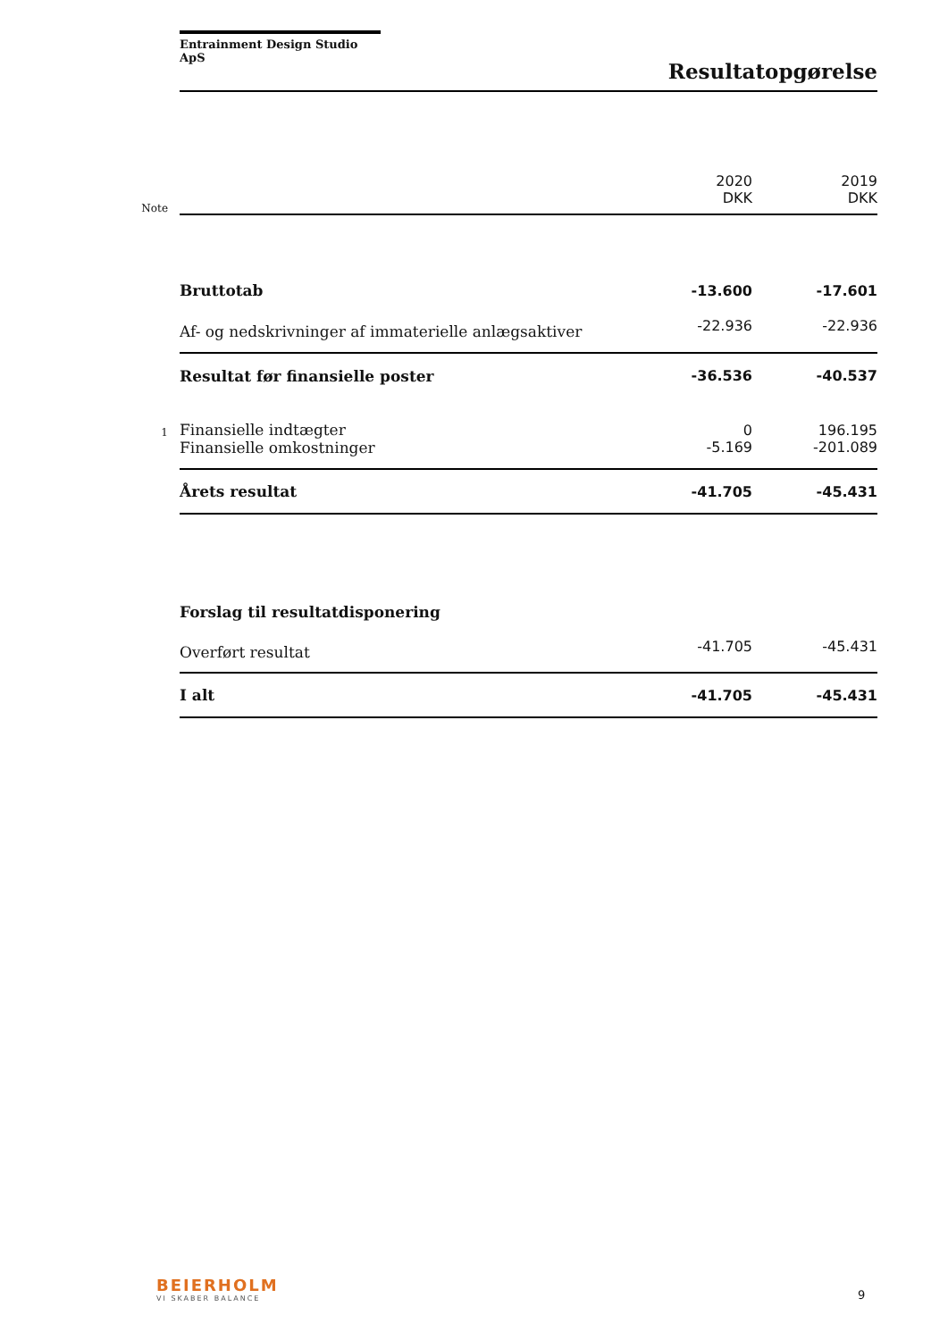Entrainment Design Studio ApS
Resultatopgørelse
| Note | | 2020 DKK | 2019 DKK |
| | Bruttotab | -13.600 | -17.601 |
| | Af- og nedskrivninger af immaterielle anlægsaktiver | -22.936 | -22.936 |
| | Resultat før finansielle poster | -36.536 | -40.537 |
| 1 | Finansielle indtægter | 0 | 196.195 |
| | Finansielle omkostninger | -5.169 | -201.089 |
| | Årets resultat | -41.705 | -45.431 |
| | Forslag til resultatdisponering | | |
| | Overført resultat | -41.705 | -45.431 |
| | I alt | -41.705 | -45.431 |
BEIERHOLM
VI SKABER BALANCE
9